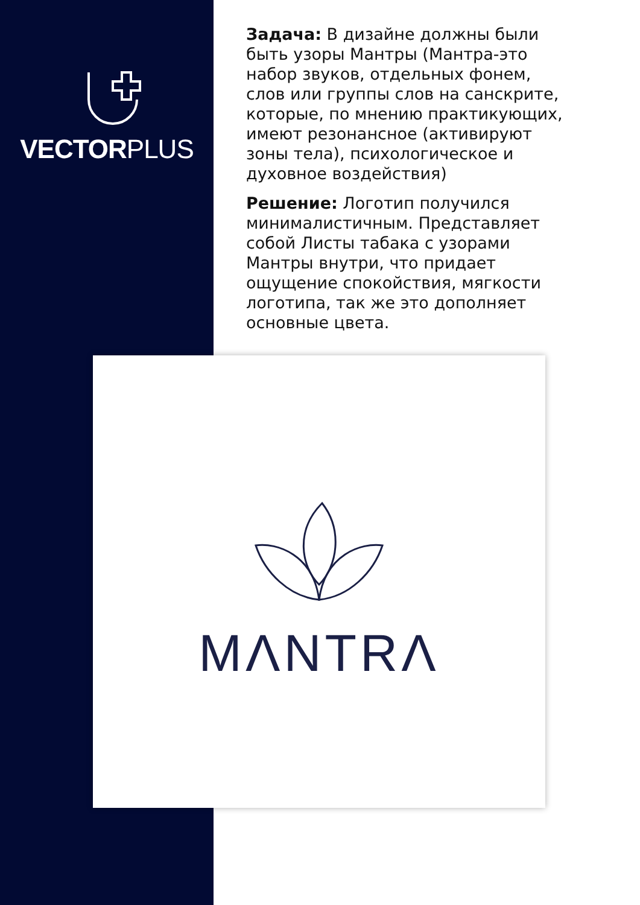VECTORPLUS
Задача: В дизайне должны были быть узоры Мантры (Мантра-это набор звуков, отдельных фонем, слов или группы слов на санскрите, которые, по мнению практикующих, имеют резонансное (активируют зоны тела), психологическое и духовное воздействия)
Решение: Логотип получился минималистичным. Представляет собой Листы табака с узорами Мантры внутри, что придает ощущение спокойствия, мягкости логотипа, так же это дополняет основные цвета.
MΛNTRΛ